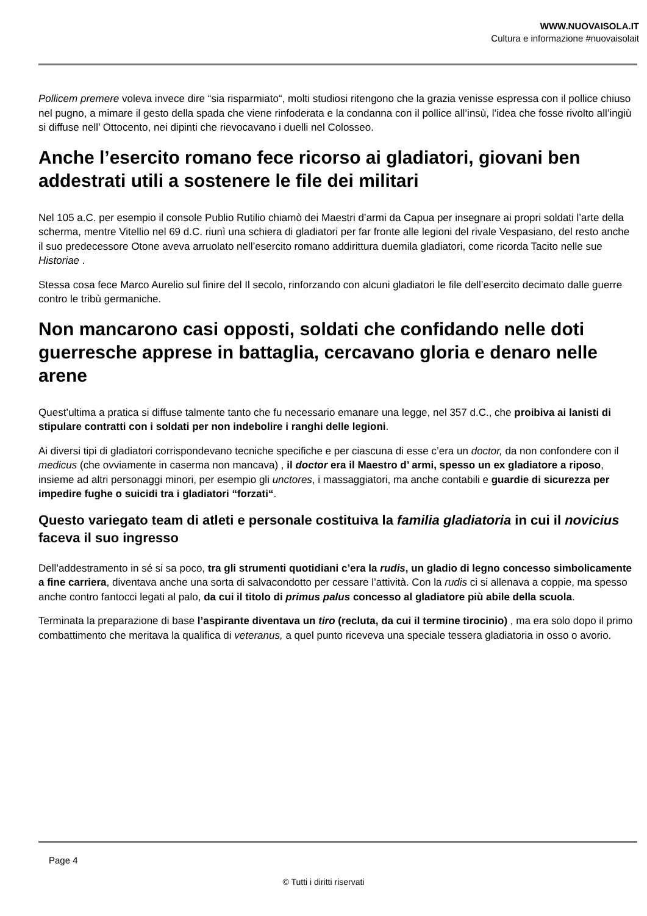WWW.NUOVAISOLA.IT
Cultura e informazione #nuovaisolait
Pollicem premere voleva invece dire “sia risparmiato“, molti studiosi ritengono che la grazia venisse espressa con il pollice chiuso nel pugno, a mimare il gesto della spada che viene rinfoderata e la condanna con il pollice all’insù, l’idea che fosse rivolto all’ingiù si diffuse nell’ Ottocento, nei dipinti che rievocavano i duelli nel Colosseo.
Anche l’esercito romano fece ricorso ai gladiatori, giovani ben addestrati utili a sostenere le file dei militari
Nel 105 a.C. per esempio il console Publio Rutilio chiamò dei Maestri d’armi da Capua per insegnare ai propri soldati l’arte della scherma, mentre Vitellio nel 69 d.C. riunì una schiera di gladiatori per far fronte alle legioni del rivale Vespasiano, del resto anche il suo predecessore Otone aveva arruolato nell’esercito romano addirittura duemila gladiatori, come ricorda Tacito nelle sue Historiae .
Stessa cosa fece Marco Aurelio sul finire del Il secolo, rinforzando con alcuni gladiatori le file dell’esercito decimato dalle guerre contro le tribù germaniche.
Non mancarono casi opposti, soldati che confidando nelle doti guerresche apprese in battaglia, cercavano gloria e denaro nelle arene
Quest’ultima a pratica si diffuse talmente tanto che fu necessario emanare una legge, nel 357 d.C., che proibiva ai lanisti di stipulare contratti con i soldati per non indebolire i ranghi delle legioni.
Ai diversi tipi di gladiatori corrispondevano tecniche specifiche e per ciascuna di esse c’era un doctor, da non confondere con il medicus (che ovviamente in caserma non mancava) , il doctor era il Maestro d’ armi, spesso un ex gladiatore a riposo, insieme ad altri personaggi minori, per esempio gli unctores, i massaggiatori, ma anche contabili e guardie di sicurezza per impedire fughe o suicidi tra i gladiatori “forzati“.
Questo variegato team di atleti e personale costituiva la familia gladiatoria in cui il novicius faceva il suo ingresso
Dell’addestramento in sé si sa poco, tra gli strumenti quotidiani c’era la rudis, un gladio di legno concesso simbolicamente a fine carriera, diventava anche una sorta di salvacondotto per cessare l’attività. Con la rudis ci si allenava a coppie, ma spesso anche contro fantocci legati al palo, da cui il titolo di primus palus concesso al gladiatore più abile della scuola.
Terminata la preparazione di base l’aspirante diventava un tiro (recluta, da cui il termine tirocinio) , ma era solo dopo il primo combattimento che meritava la qualifica di veteranus, a quel punto riceveva una speciale tessera gladiatoria in osso o avorio.
Page 4
© Tutti i diritti riservati